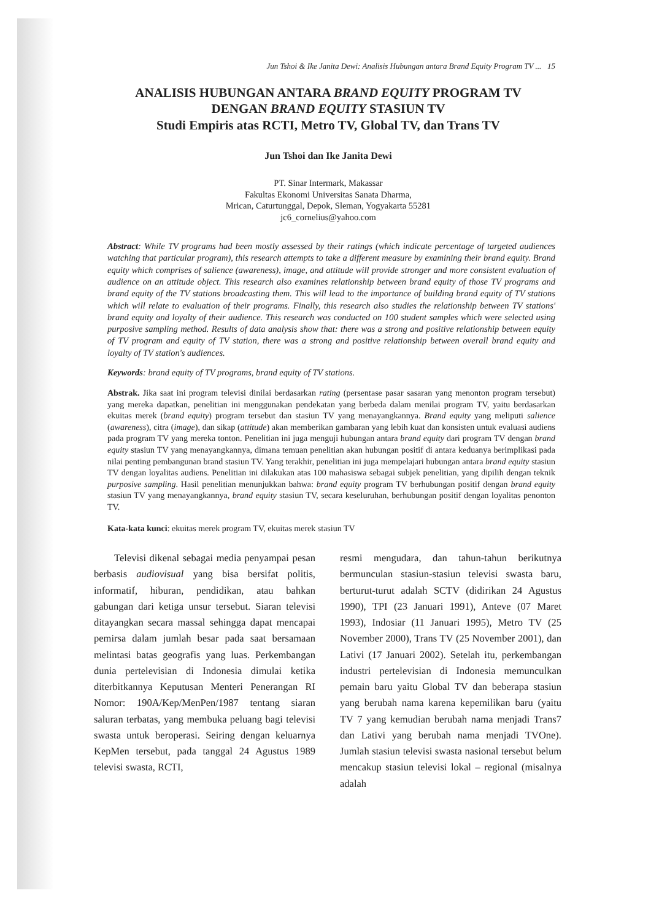Jun Tshoi & Ike Janita Dewi: Analisis Hubungan antara Brand Equity Program TV ... 15
ANALISIS HUBUNGAN ANTARA BRAND EQUITY PROGRAM TV
DENGAN BRAND EQUITY STASIUN TV
Studi Empiris atas RCTI, Metro TV, Global TV, dan Trans TV
Jun Tshoi dan Ike Janita Dewi
PT. Sinar Intermark, Makassar
Fakultas Ekonomi Universitas Sanata Dharma,
Mrican, Caturtunggal, Depok, Sleman, Yogyakarta 55281
jc6_cornelius@yahoo.com
Abstract: While TV programs had been mostly assessed by their ratings (which indicate percentage of targeted audiences watching that particular program), this research attempts to take a different measure by examining their brand equity. Brand equity which comprises of salience (awareness), image, and attitude will provide stronger and more consistent evaluation of audience on an attitude object. This research also examines relationship between brand equity of those TV programs and brand equity of the TV stations broadcasting them. This will lead to the importance of building brand equity of TV stations which will relate to evaluation of their programs. Finally, this research also studies the relationship between TV stations' brand equity and loyalty of their audience. This research was conducted on 100 student samples which were selected using purposive sampling method. Results of data analysis show that: there was a strong and positive relationship between equity of TV program and equity of TV station, there was a strong and positive relationship between overall brand equity and loyalty of TV station's audiences.
Keywords: brand equity of TV programs, brand equity of TV stations.
Abstrak. Jika saat ini program televisi dinilai berdasarkan rating (persentase pasar sasaran yang menonton program tersebut) yang mereka dapatkan, penelitian ini menggunakan pendekatan yang berbeda dalam menilai program TV, yaitu berdasarkan ekuitas merek (brand equity) program tersebut dan stasiun TV yang menayangkannya. Brand equity yang meliputi salience (awareness), citra (image), dan sikap (attitude) akan memberikan gambaran yang lebih kuat dan konsisten untuk evaluasi audiens pada program TV yang mereka tonton. Penelitian ini juga menguji hubungan antara brand equity dari program TV dengan brand equity stasiun TV yang menayangkannya, dimana temuan penelitian akan hubungan positif di antara keduanya berimplikasi pada nilai penting pembangunan brand stasiun TV. Yang terakhir, penelitian ini juga mempelajari hubungan antara brand equity stasiun TV dengan loyalitas audiens. Penelitian ini dilakukan atas 100 mahasiswa sebagai subjek penelitian, yang dipilih dengan teknik purposive sampling. Hasil penelitian menunjukkan bahwa: brand equity program TV berhubungan positif dengan brand equity stasiun TV yang menayangkannya, brand equity stasiun TV, secara keseluruhan, berhubungan positif dengan loyalitas penonton TV.
Kata-kata kunci: ekuitas merek program TV, ekuitas merek stasiun TV
Televisi dikenal sebagai media penyampai pesan berbasis audiovisual yang bisa bersifat politis, informatif, hiburan, pendidikan, atau bahkan gabungan dari ketiga unsur tersebut. Siaran televisi ditayangkan secara massal sehingga dapat mencapai pemirsa dalam jumlah besar pada saat bersamaan melintasi batas geografis yang luas. Perkembangan dunia pertelevisian di Indonesia dimulai ketika diterbitkannya Keputusan Menteri Penerangan RI Nomor: 190A/Kep/MenPen/1987 tentang siaran saluran terbatas, yang membuka peluang bagi televisi swasta untuk beroperasi. Seiring dengan keluarnya KepMen tersebut, pada tanggal 24 Agustus 1989 televisi swasta, RCTI,
resmi mengudara, dan tahun-tahun berikutnya bermunculan stasiun-stasiun televisi swasta baru, berturut-turut adalah SCTV (didirikan 24 Agustus 1990), TPI (23 Januari 1991), Anteve (07 Maret 1993), Indosiar (11 Januari 1995), Metro TV (25 November 2000), Trans TV (25 November 2001), dan Lativi (17 Januari 2002). Setelah itu, perkembangan industri pertelevisian di Indonesia memunculkan pemain baru yaitu Global TV dan beberapa stasiun yang berubah nama karena kepemilikan baru (yaitu TV 7 yang kemudian berubah nama menjadi Trans7 dan Lativi yang berubah nama menjadi TVOne). Jumlah stasiun televisi swasta nasional tersebut belum mencakup stasiun televisi lokal – regional (misalnya adalah